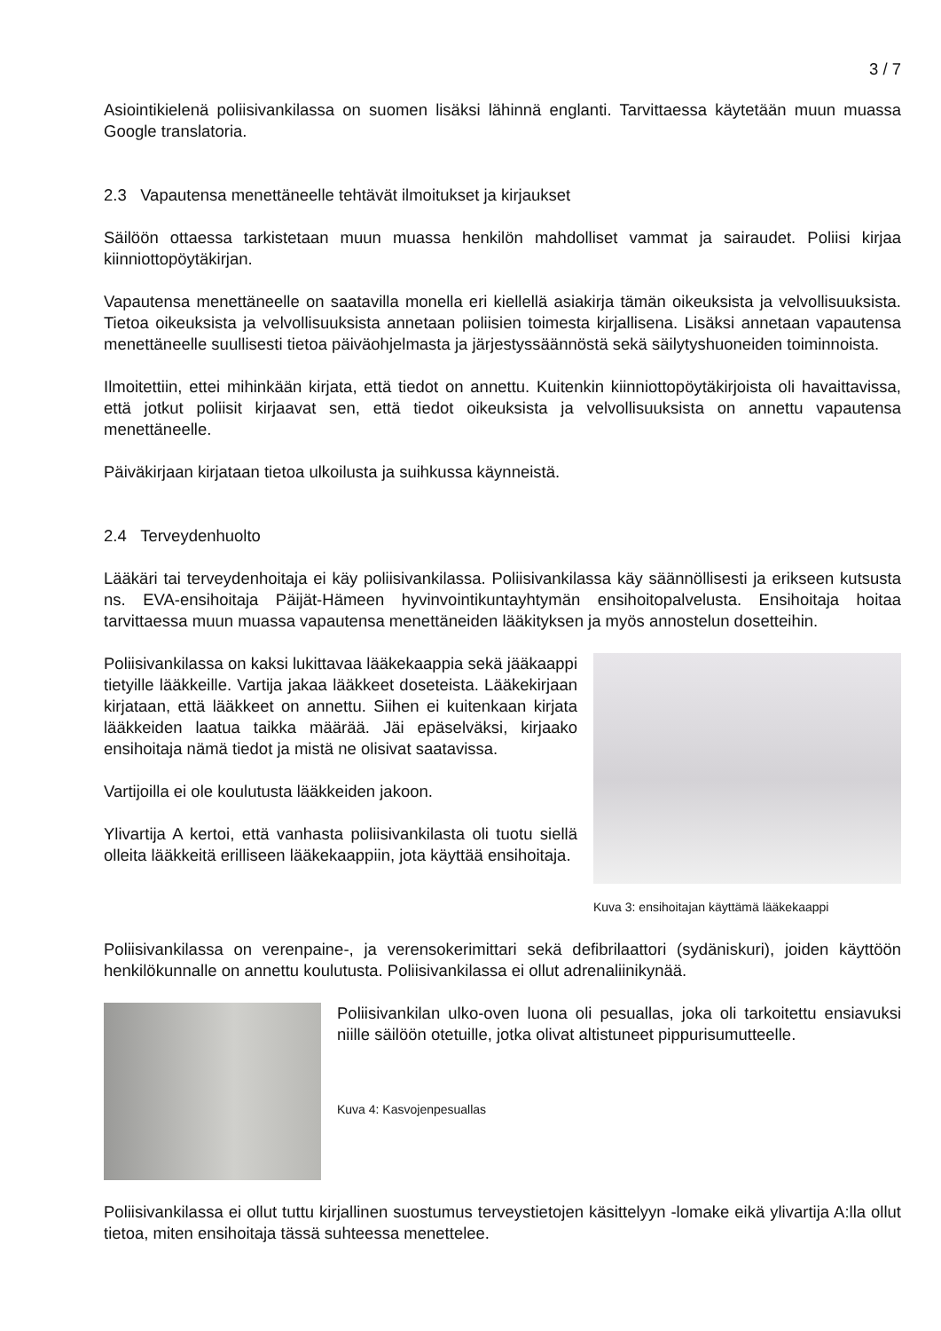3 / 7
Asiointikielenä poliisivankilassa on suomen lisäksi lähinnä englanti. Tarvittaessa käytetään muun muassa Google translatoria.
2.3 Vapautensa menettäneelle tehtävät ilmoitukset ja kirjaukset
Säilöön ottaessa tarkistetaan muun muassa henkilön mahdolliset vammat ja sairaudet. Poliisi kirjaa kiinniottopöytäkirjan.
Vapautensa menettäneelle on saatavilla monella eri kiellellä asiakirja tämän oikeuksista ja velvollisuuksista. Tietoa oikeuksista ja velvollisuuksista annetaan poliisien toimesta kirjallisena. Lisäksi annetaan vapautensa menettäneelle suullisesti tietoa päiväohjelmasta ja järjestyssäännöstä sekä säilytyshuoneiden toiminnoista.
Ilmoitettiin, ettei mihinkään kirjata, että tiedot on annettu. Kuitenkin kiinniottopöytäkirjoista oli havaittavissa, että jotkut poliisit kirjaavat sen, että tiedot oikeuksista ja velvollisuuksista on annettu vapautensa menettäneelle.
Päiväkirjaan kirjataan tietoa ulkoilusta ja suihkussa käynneistä.
2.4 Terveydenhuolto
Lääkäri tai terveydenhoitaja ei käy poliisivankilassa. Poliisivankilassa käy säännöllisesti ja erikseen kutsusta ns. EVA-ensihoitaja Päijät-Hämeen hyvinvointikuntayhtymän ensihoitopalvelusta. Ensihoitaja hoitaa tarvittaessa muun muassa vapautensa menettäneiden lääkityksen ja myös annostelun dosetteihin.
Poliisivankilassa on kaksi lukittavaa lääkekaappia sekä jääkaappi tietyille lääkkeille. Vartija jakaa lääkkeet doseteista. Lääkekirjaan kirjataan, että lääkkeet on annettu. Siihen ei kuitenkaan kirjata lääkkeiden laatua taikka määrää. Jäi epäselväksi, kirjaako ensihoitaja nämä tiedot ja mistä ne olisivat saatavissa.
Vartijoilla ei ole koulutusta lääkkeiden jakoon.
Ylivartija A kertoi, että vanhasta poliisivankilasta oli tuotu siellä olleita lääkkeitä erilliseen lääkekaappiin, jota käyttää ensihoitaja.
Kuva 3: ensihoitajan käyttämä lääkekaappi
Poliisivankilassa on verenpaine-, ja verensokerimittari sekä defibrilaattori (sydäniskuri), joiden käyttöön henkilökunnalle on annettu koulutusta. Poliisivankilassa ei ollut adrenaliinikynää.
Poliisivankilan ulko-oven luona oli pesuallas, joka oli tarkoitettu ensiavuksi niille säilöön otetuille, jotka olivat altistuneet pippurisumutteelle.
Kuva 4: Kasvojenpesuallas
Poliisivankilassa ei ollut tuttu kirjallinen suostumus terveystietojen käsittelyyn -lomake eikä ylivartija A:lla ollut tietoa, miten ensihoitaja tässä suhteessa menettelee.